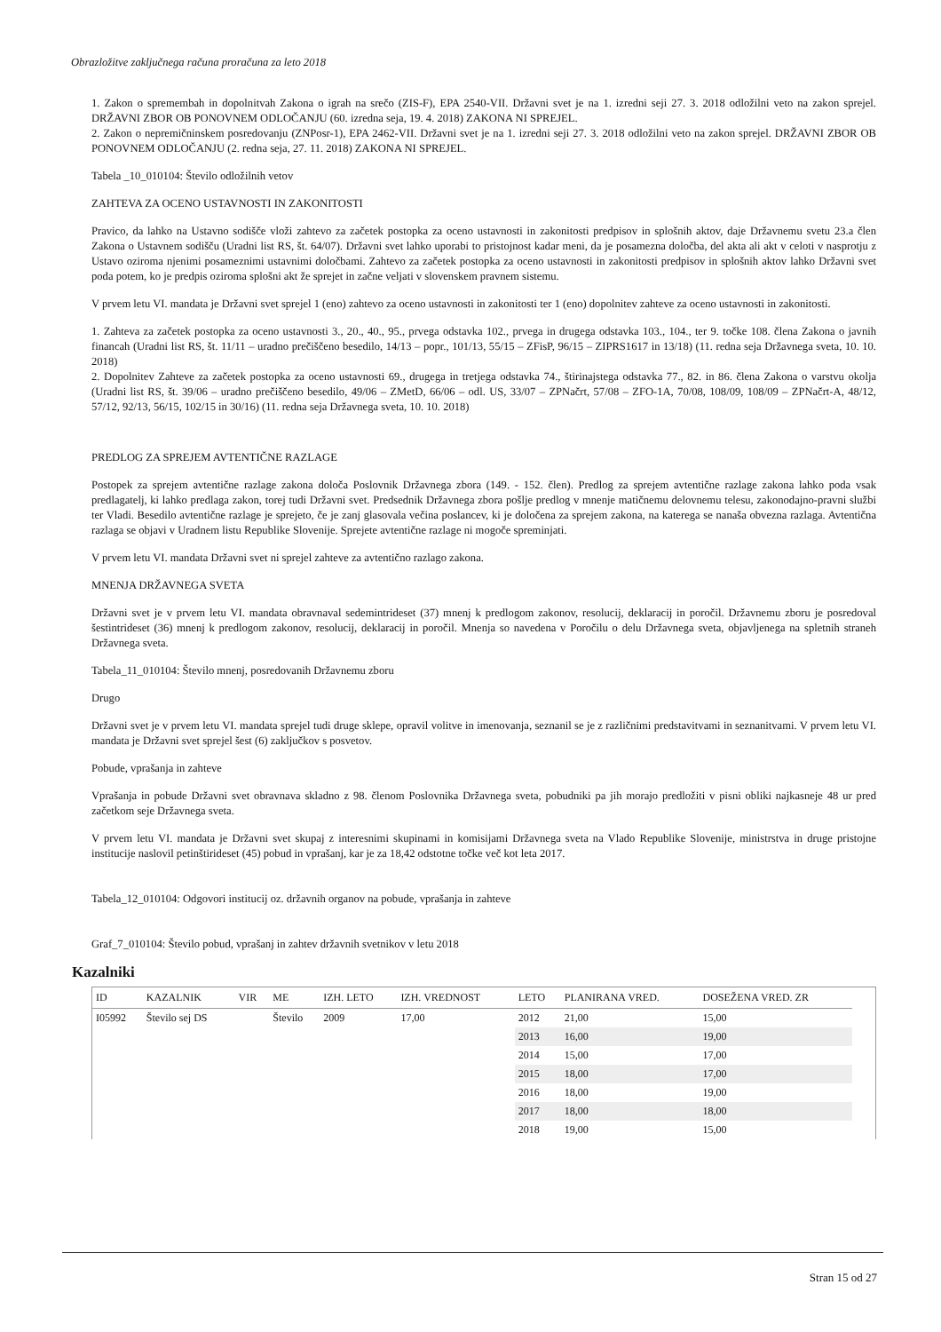Obrazložitve zaključnega računa proračuna za leto 2018
1. Zakon o spremembah in dopolnitvah Zakona o igrah na srečo (ZIS-F), EPA 2540-VII. Državni svet je na 1. izredni seji 27. 3. 2018 odložilni veto na zakon sprejel. DRŽAVNI ZBOR OB PONOVNEM ODLOČANJU (60. izredna seja, 19. 4. 2018) ZAKONA NI SPREJEL.
2. Zakon o nepremičninskem posredovanju (ZNPosr-1), EPA 2462-VII. Državni svet je na 1. izredni seji 27. 3. 2018 odložilni veto na zakon sprejel. DRŽAVNI ZBOR OB PONOVNEM ODLOČANJU (2. redna seja, 27. 11. 2018) ZAKONA NI SPREJEL.
Tabela _10_010104: Število odložilnih vetov
ZAHTEVA ZA OCENO USTAVNOSTI IN ZAKONITOSTI
Pravico, da lahko na Ustavno sodišče vloži zahtevo za začetek postopka za oceno ustavnosti in zakonitosti predpisov in splošnih aktov, daje Državnemu svetu 23.a člen Zakona o Ustavnem sodišču (Uradni list RS, št. 64/07). Državni svet lahko uporabi to pristojnost kadar meni, da je posamezna določba, del akta ali akt v celoti v nasprotju z Ustavo oziroma njenimi posameznimi ustavnimi določbami. Zahtevo za začetek postopka za oceno ustavnosti in zakonitosti predpisov in splošnih aktov lahko Državni svet poda potem, ko je predpis oziroma splošni akt že sprejet in začne veljati v slovenskem pravnem sistemu.
V prvem letu VI. mandata je Državni svet sprejel 1 (eno) zahtevo za oceno ustavnosti in zakonitosti ter 1 (eno) dopolnitev zahteve za oceno ustavnosti in zakonitosti.
1. Zahteva za začetek postopka za oceno ustavnosti 3., 20., 40., 95., prvega odstavka 102., prvega in drugega odstavka 103., 104., ter 9. točke 108. člena Zakona o javnih financah (Uradni list RS, št. 11/11 – uradno prečiščeno besedilo, 14/13 – popr., 101/13, 55/15 – ZFisP, 96/15 – ZIPRS1617 in 13/18) (11. redna seja Državnega sveta, 10. 10. 2018)
2. Dopolnitev Zahteve za začetek postopka za oceno ustavnosti 69., drugega in tretjega odstavka 74., štirinajstega odstavka 77., 82. in 86. člena Zakona o varstvu okolja (Uradni list RS, št. 39/06 – uradno prečiščeno besedilo, 49/06 – ZMetD, 66/06 – odl. US, 33/07 – ZPNačrt, 57/08 – ZFO-1A, 70/08, 108/09, 108/09 – ZPNačrt-A, 48/12, 57/12, 92/13, 56/15, 102/15 in 30/16) (11. redna seja Državnega sveta, 10. 10. 2018)
PREDLOG ZA SPREJEM AVTENTIČNE RAZLAGE
Postopek za sprejem avtentične razlage zakona določa Poslovnik Državnega zbora (149. - 152. člen). Predlog za sprejem avtentične razlage zakona lahko poda vsak predlagatelj, ki lahko predlaga zakon, torej tudi Državni svet. Predsednik Državnega zbora pošlje predlog v mnenje matičnemu delovnemu telesu, zakonodajno-pravni službi ter Vladi. Besedilo avtentične razlage je sprejeto, če je zanj glasovala večina poslancev, ki je določena za sprejem zakona, na katerega se nanaša obvezna razlaga. Avtentična razlaga se objavi v Uradnem listu Republike Slovenije. Sprejete avtentične razlage ni mogoče spreminjati.
V prvem letu VI. mandata Državni svet ni sprejel zahteve za avtentično razlago zakona.
MNENJA DRŽAVNEGA SVETA
Državni svet je v prvem letu VI. mandata obravnaval sedemintrideset (37) mnenj k predlogom zakonov, resolucij, deklaracij in poročil. Državnemu zboru je posredoval šestintrideset (36) mnenj k predlogom zakonov, resolucij, deklaracij in poročil. Mnenja so navedena v Poročilu o delu Državnega sveta, objavljenega na spletnih straneh Državnega sveta.
Tabela_11_010104: Število mnenj, posredovanih Državnemu zboru
Drugo
Državni svet je v prvem letu VI. mandata sprejel tudi druge sklepe, opravil volitve in imenovanja, seznanil se je z različnimi predstavitvami in seznanitvami. V prvem letu VI. mandata je Državni svet sprejel šest (6) zaključkov s posvetov.
Pobude, vprašanja in zahteve
Vprašanja in pobude Državni svet obravnava skladno z 98. členom Poslovnika Državnega sveta, pobudniki pa jih morajo predložiti v pisni obliki najkasneje 48 ur pred začetkom seje Državnega sveta.
V prvem letu VI. mandata je Državni svet skupaj z interesnimi skupinami in komisijami Državnega sveta na Vlado Republike Slovenije, ministrstva in druge pristojne institucije naslovil petinštirideset (45) pobud in vprašanj, kar je za 18,42 odstotne točke več kot leta 2017.
Tabela_12_010104: Odgovori institucij oz. državnih organov na pobude, vprašanja in zahteve
Graf_7_010104: Število pobud, vprašanj in zahtev državnih svetnikov v letu 2018
Kazalniki
| ID | KAZALNIK | VIR | ME | IZH. LETO | IZH. VREDNOST | LETO | PLANIRANA VRED. | DOSEŽENA VRED. ZR |
| --- | --- | --- | --- | --- | --- | --- | --- | --- |
| I05992 | Število sej DS | | Število | 2009 | 17,00 | 2012 | 21,00 | 15,00 |
| | | | | | | 2013 | 16,00 | 19,00 |
| | | | | | | 2014 | 15,00 | 17,00 |
| | | | | | | 2015 | 18,00 | 17,00 |
| | | | | | | 2016 | 18,00 | 19,00 |
| | | | | | | 2017 | 18,00 | 18,00 |
| | | | | | | 2018 | 19,00 | 15,00 |
Stran 15 od 27